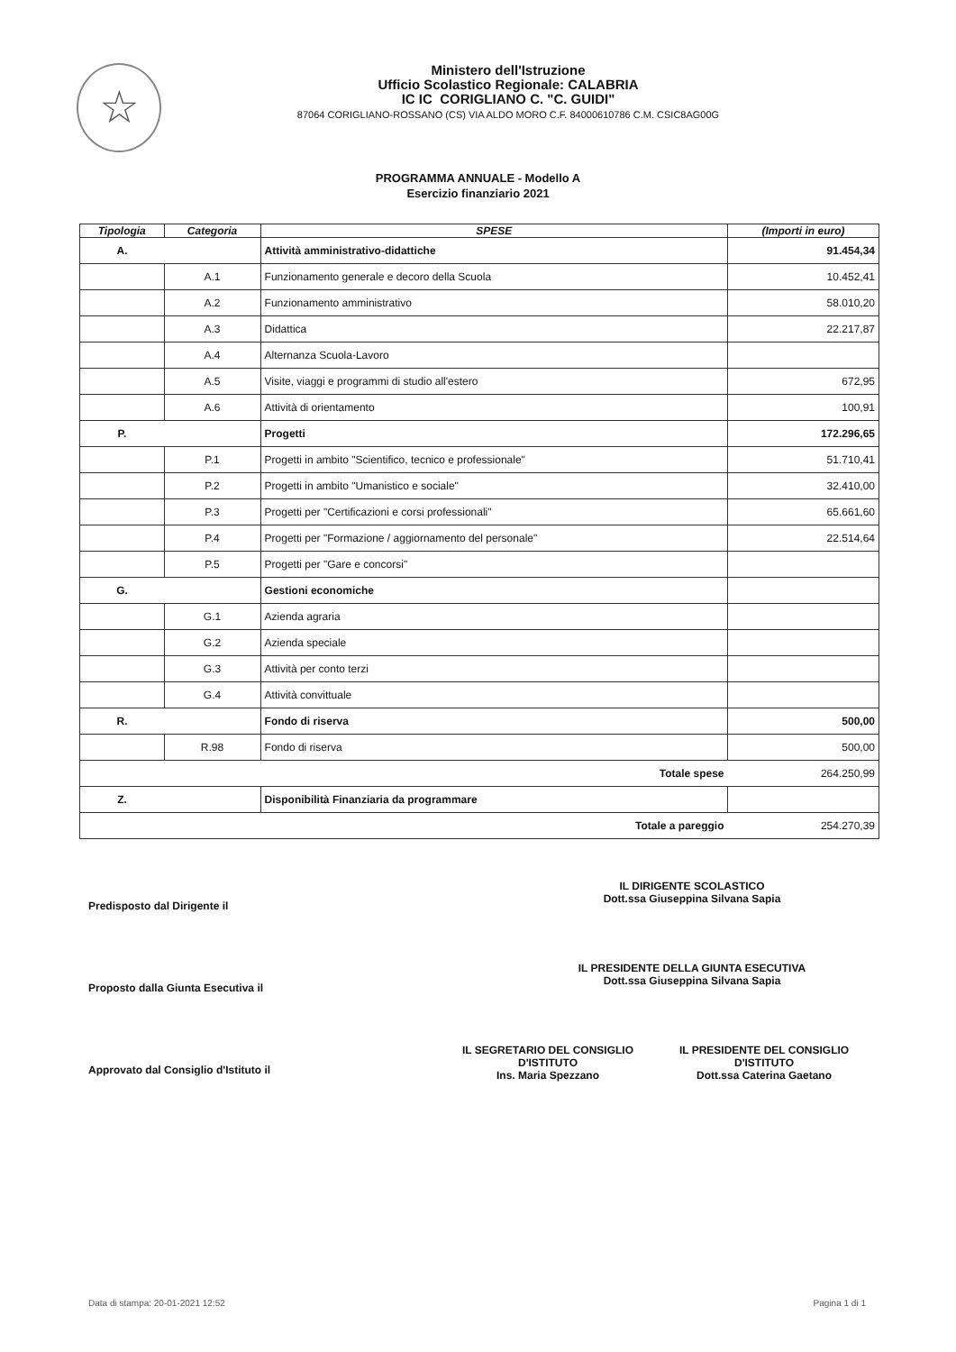☆
Ministero dell'Istruzione
Ufficio Scolastico Regionale: CALABRIA
IC IC CORIGLIANO C. "C. GUIDI"
87064 CORIGLIANO-ROSSANO (CS) VIA ALDO MORO C.F. 84000610786 C.M. CSIC8AG00G
PROGRAMMA ANNUALE - Modello A
Esercizio finanziario 2021
| Tipologia | Categoria | SPESE | (Importi in euro) |
| --- | --- | --- | --- |
| A. | | Attività amministrativo-didattiche | 91.454,34 |
| | A.1 | Funzionamento generale e decoro della Scuola | 10.452,41 |
| | A.2 | Funzionamento amministrativo | 58.010,20 |
| | A.3 | Didattica | 22.217,87 |
| | A.4 | Alternanza Scuola-Lavoro | |
| | A.5 | Visite, viaggi e programmi di studio all'estero | 672,95 |
| | A.6 | Attività di orientamento | 100,91 |
| P. | | Progetti | 172.296,65 |
| | P.1 | Progetti in ambito "Scientifico, tecnico e professionale" | 51.710,41 |
| | P.2 | Progetti in ambito "Umanistico e sociale" | 32.410,00 |
| | P.3 | Progetti per "Certificazioni e corsi professionali" | 65.661,60 |
| | P.4 | Progetti per "Formazione / aggiornamento del personale" | 22.514,64 |
| | P.5 | Progetti per "Gare e concorsi" | |
| G. | | Gestioni economiche | |
| | G.1 | Azienda agraria | |
| | G.2 | Azienda speciale | |
| | G.3 | Attività per conto terzi | |
| | G.4 | Attività convittuale | |
| R. | | Fondo di riserva | 500,00 |
| | R.98 | Fondo di riserva | 500,00 |
| Totale spese | | | 264.250,99 |
| Z. | | Disponibilità Finanziaria da programmare | |
| Totale a pareggio | | | 254.270,39 |
Predisposto dal Dirigente il
IL DIRIGENTE SCOLASTICO
Dott.ssa Giuseppina Silvana Sapia
Proposto dalla Giunta Esecutiva il
IL PRESIDENTE DELLA GIUNTA ESECUTIVA
Dott.ssa Giuseppina Silvana Sapia
Approvato dal Consiglio d'Istituto il
IL SEGRETARIO DEL CONSIGLIO
D'ISTITUTO
Ins. Maria Spezzano
IL PRESIDENTE DEL CONSIGLIO
D'ISTITUTO
Dott.ssa Caterina Gaetano
Data di stampa: 20-01-2021 12:52 Pagina 1 di 1